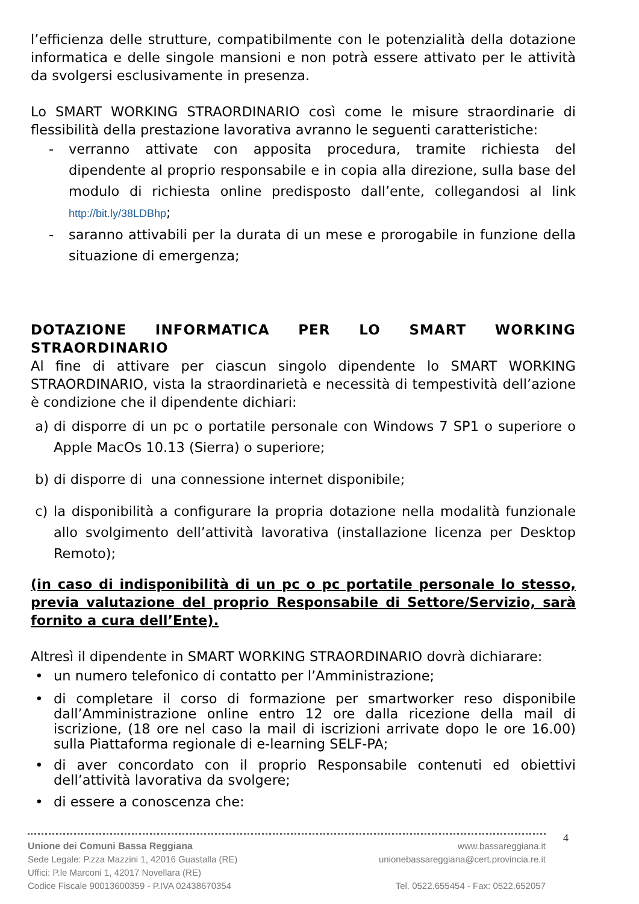l’efficienza delle strutture, compatibilmente con le potenzialità della dotazione informatica e delle singole mansioni e non potrà essere attivato per le attività da svolgersi esclusivamente in presenza.
Lo SMART WORKING STRAORDINARIO così come le misure straordinarie di flessibilità della prestazione lavorativa avranno le seguenti caratteristiche:
- verranno attivate con apposita procedura, tramite richiesta del dipendente al proprio responsabile e in copia alla direzione, sulla base del modulo di richiesta online predisposto dall’ente, collegandosi al link http://bit.ly/38LDBhp;
- saranno attivabili per la durata di un mese e prorogabile in funzione della situazione di emergenza;
DOTAZIONE INFORMATICA PER LO SMART WORKING STRAORDINARIO
Al fine di attivare per ciascun singolo dipendente lo SMART WORKING STRAORDINARIO, vista la straordinarietà e necessità di tempestività dell’azione è condizione che il dipendente dichiari:
a) di disporre di un pc o portatile personale con Windows 7 SP1 o superiore o Apple MacOs 10.13 (Sierra) o superiore;
b) di disporre di una connessione internet disponibile;
c) la disponibilità a configurare la propria dotazione nella modalità funzionale allo svolgimento dell’attività lavorativa (installazione licenza per Desktop Remoto);
(in caso di indisponibilità di un pc o pc portatile personale lo stesso, previa valutazione del proprio Responsabile di Settore/Servizio, sarà fornito a cura dell’Ente).
Altresì il dipendente in SMART WORKING STRAORDINARIO dovrà dichiarare:
• un numero telefonico di contatto per l’Amministrazione;
• di completare il corso di formazione per smartworker reso disponibile dall’Amministrazione online entro 12 ore dalla ricezione della mail di iscrizione, (18 ore nel caso la mail di iscrizioni arrivate dopo le ore 16.00) sulla Piattaforma regionale di e-learning SELF-PA;
• di aver concordato con il proprio Responsabile contenuti ed obiettivi dell’attività lavorativa da svolgere;
• di essere a conoscenza che:
Unione dei Comuni Bassa Reggiana
Sede Legale: P.zza Mazzini 1, 42016 Guastalla (RE)
Uffici: P.le Marconi 1, 42017 Novellara (RE)
Codice Fiscale 90013600359 - P.IVA 02438670354
www.bassareggiana.it
unionebassareggiana@cert.provincia.re.it
Tel. 0522.655454 - Fax: 0522.652057
4